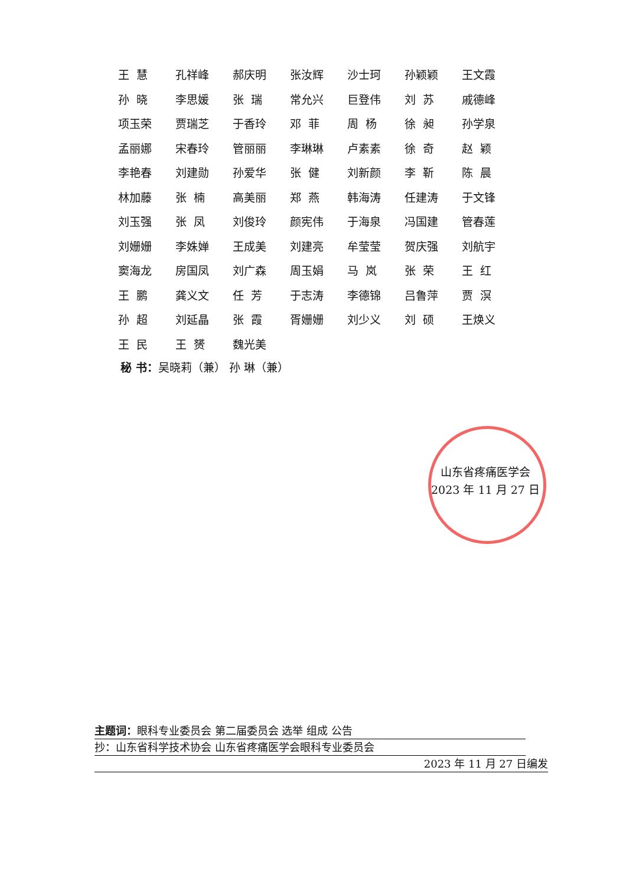| 王 慧 | 孔祥峰 | 郝庆明 | 张汝辉 | 沙士珂 | 孙颖颖 | 王文霞 |
| 孙 晓 | 李思媛 | 张 瑞 | 常允兴 | 巨登伟 | 刘 苏 | 戚德峰 |
| 项玉荣 | 贾瑞芝 | 于香玲 | 邓 菲 | 周 杨 | 徐 昶 | 孙学泉 |
| 孟丽娜 | 宋春玲 | 管丽丽 | 李琳琳 | 卢素素 | 徐 奇 | 赵 颖 |
| 李艳春 | 刘建勋 | 孙爱华 | 张 健 | 刘新颜 | 李 靳 | 陈 晨 |
| 林加藤 | 张 楠 | 高美丽 | 郑 燕 | 韩海涛 | 任建涛 | 于文锋 |
| 刘玉强 | 张 凤 | 刘俊玲 | 颜宪伟 | 于海泉 | 冯国建 | 管春莲 |
| 刘姗姗 | 李姝婵 | 王成美 | 刘建亮 | 牟莹莹 | 贺庆强 | 刘航宇 |
| 窦海龙 | 房国凤 | 刘广森 | 周玉娟 | 马 岚 | 张 荣 | 王 红 |
| 王 鹏 | 龚义文 | 任 芳 | 于志涛 | 李德锦 | 吕鲁萍 | 贾 溟 |
| 孙 超 | 刘延晶 | 张 霞 | 胥姗姗 | 刘少义 | 刘 硕 | 王焕义 |
| 王 民 | 王 赟 | 魏光美 | | | | |
秘 书：吴晓莉（兼） 孙 琳（兼）
山东省疼痛医学会
2023 年 11 月 27 日
主题词：眼科专业委员会 第二届委员会 选举 组成 公告
抄：山东省科学技术协会 山东省疼痛医学会眼科专业委员会
2023 年 11 月 27 日编发